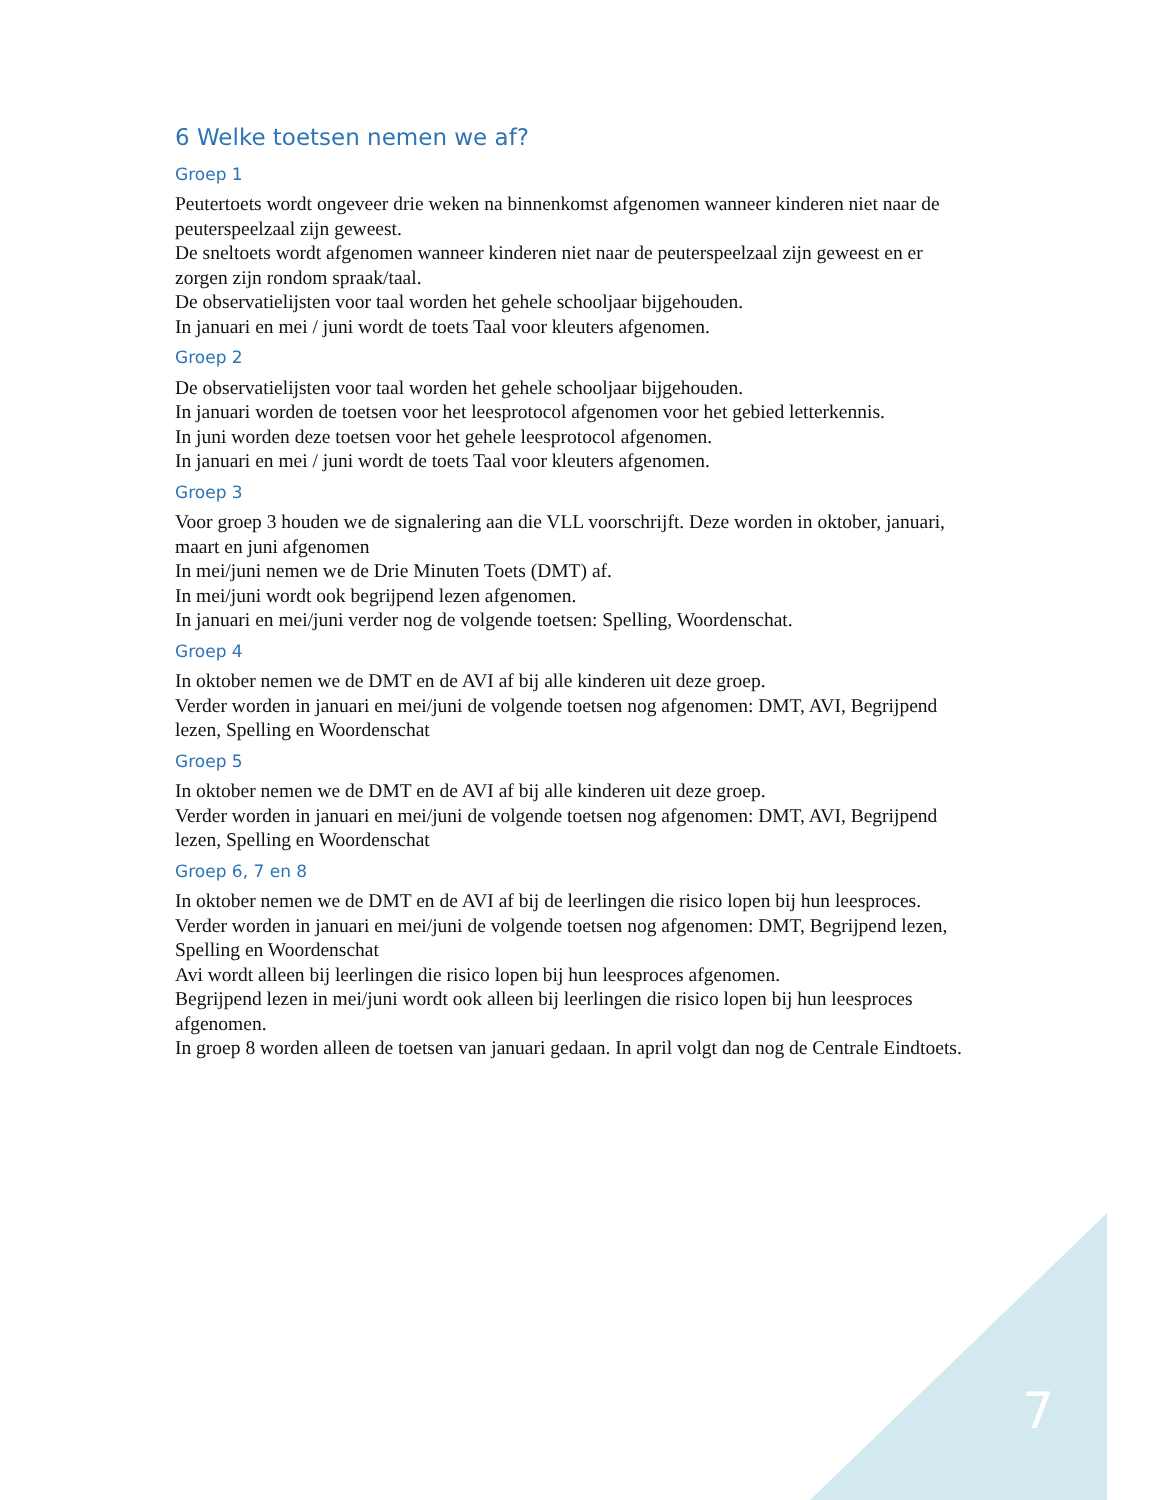6 Welke toetsen nemen we af?
Groep 1
Peutertoets wordt ongeveer drie weken na binnenkomst afgenomen wanneer kinderen niet naar de peuterspeelzaal zijn geweest.
De sneltoets wordt afgenomen wanneer kinderen niet naar de peuterspeelzaal zijn geweest en er zorgen zijn rondom spraak/taal.
De observatielijsten voor taal worden het gehele schooljaar bijgehouden.
In januari en mei / juni wordt de toets Taal voor kleuters afgenomen.
Groep 2
De observatielijsten voor taal worden het gehele schooljaar bijgehouden.
In januari worden de toetsen voor het leesprotocol afgenomen voor het gebied letterkennis.
In juni worden deze toetsen voor het gehele leesprotocol afgenomen.
In januari en mei / juni wordt de toets Taal voor kleuters afgenomen.
Groep 3
Voor groep 3 houden we de signalering aan die VLL voorschrijft. Deze worden in oktober, januari, maart en juni afgenomen
In mei/juni nemen we de Drie Minuten Toets (DMT) af.
In mei/juni wordt ook begrijpend lezen afgenomen.
In januari en mei/juni verder nog de volgende toetsen: Spelling, Woordenschat.
Groep 4
In oktober nemen we de DMT en de AVI af bij alle kinderen uit deze groep.
Verder worden in januari en mei/juni de volgende toetsen nog afgenomen: DMT, AVI, Begrijpend lezen, Spelling en Woordenschat
Groep 5
In oktober nemen we de DMT en de AVI af bij alle kinderen uit deze groep.
Verder worden in januari en mei/juni de volgende toetsen nog afgenomen: DMT, AVI, Begrijpend lezen, Spelling en Woordenschat
Groep 6, 7 en 8
In oktober nemen we de DMT en de AVI af bij de leerlingen die risico lopen bij hun leesproces.
Verder worden in januari en mei/juni de volgende toetsen nog afgenomen: DMT, Begrijpend lezen, Spelling en Woordenschat
Avi wordt alleen bij leerlingen die risico lopen bij hun leesproces afgenomen.
Begrijpend lezen in mei/juni wordt ook alleen bij leerlingen die risico lopen bij hun leesproces afgenomen.
In groep 8 worden alleen de toetsen van januari gedaan. In april volgt dan nog de Centrale Eindtoets.
7